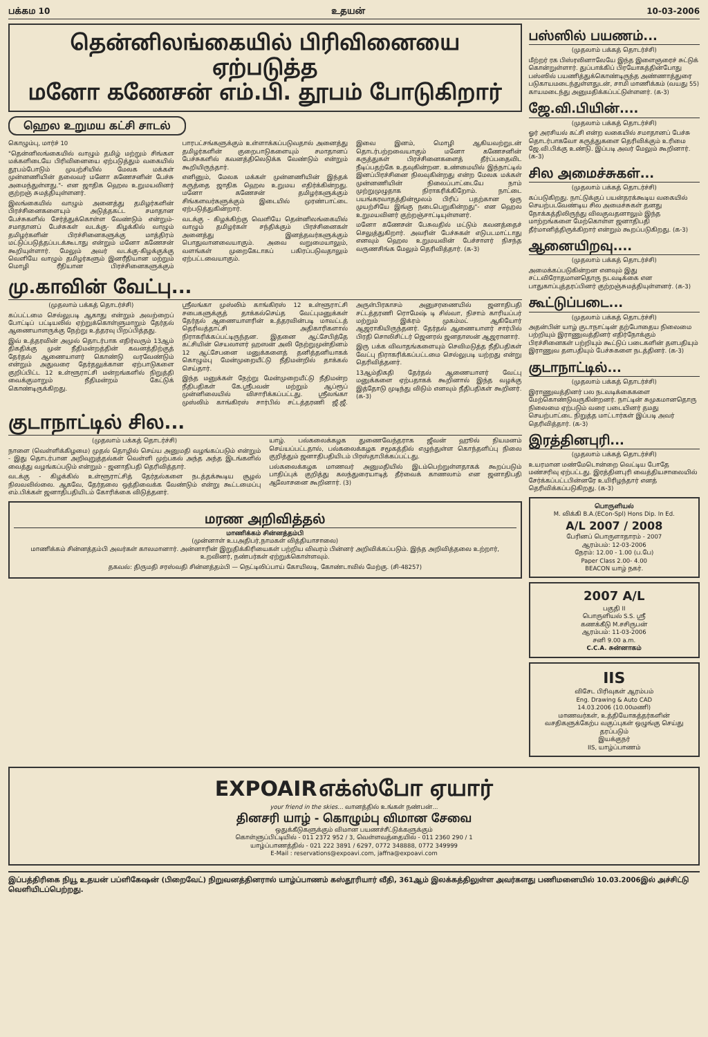பக்கம 10 உதயன் 10-03-2006
தென்னிலங்கையில் பிரிவினையை ஏற்படுத்த
மனோ கணேசன் எம்.பி. தூபம் போடுகிறார்
ஹெல உறுமய கட்சி சாடல்
கொழும்பு, மார்ச் 10
"தென்னிலங்கையில் வாழும் தமிழ் மற்றும் சிங்கள மக்களிடையே பிரிவினையை ஏற்படுத்தும் வகையில் தூபம்போடும் முயற்சியில் மேலக மக்கள் முன்னணியின் தலைவர் மனோ கணேசனின் பேச்சு அமைந்துள்ளது."- என ஜாதிக ஹெல உறுமயவினர் குற்றஞ் சுமத்தியுள்ளனர்.
இலங்கையில் வாழும் அனைத்து தமிழர்களின் பிரச்சினைகளையும் அடுத்தகட்ட சமாதான பேச்சுகளில் சேர்த்துக்கொள்ள வேண்டும் என்றும்- சமாதானப் பேச்சுகள் வடக்கு- கிழக்கில் வாழும் தமிழர்களின் பிரச்சினைகளுக்கு மாத்திரம் மட்டுப்படுத்தப்படக்கூடாது என்றும் மனோ கணேசன் கூறியுள்ளார். மேலும் அவர் வடக்கு-கிழக்குக்கு வெளியே வாழும் தமிழர்களும் இனரீதியான மற்றும் மொழி ரீதியான பிரச்சினைகளுக்கும் பாரபட்சங்களுக்கும் உள்ளாக்கப்படுவதால் அனைத்து தமிழர்களின் குறைபாடுகளையும் சமாதானப் பேச்சுகளில் கவனத்திலெடுக்க வேண்டும் என்றும் கூறியிருந்தார்.
எனினும், மேலக மக்கள் முன்னணியின் இந்தக் கருத்தை ஜாதிக ஹெல உறுமய எதிர்க்கின்றது. மனோ கணேசன் தமிழர்களுக்கும் சிங்களவர்களுக்கும் இடையில் முரண்பாட்டை ஏற்படுத்துகின்றார்.
வடக்கு - கிழக்கிற்கு வெளியே தென்னிலங்கையில் வாழும் தமிழர்கள் சந்திக்கும் பிரச்சினைகள் அனைத்து இனத்தவர்களுக்கும் பொதுவானவையாகும். அவை வறுமையாலும், வளங்கள் முறைகேடாகப் பகிரப்படுவதாலும் ஏற்பட்டவையாகும்.
இவை இனம், மொழி ஆகியவற்றுடன் தொடர்பற்றவையாகும் மனோ கணேசனின் கருத்துகள் பிரச்சினைகளைத் தீர்ப்பதைவிட நீடிப்பதற்கே உதவுகின்றன. உண்மையில் இந்நாட்டில் இனப்பிரச்சினை நிலவுகின்றது என்ற மேலக மக்கள் முன்னணியின் நிலைப்பாட்டையே நாம் முற்றுமுழுதாக நிராகரிக்கிறோம். நாட்டை பயங்கரவாதத்தின்மூலம் பிரிப் பதற்கான ஒரு முயற்சியே இங்கு நடைபெறுகின்றது"- என ஹெல உறுமயவினர் குற்றஞ்சாட்டியுள்ளனர்.
மனோ கணேசன் பேசுவதில் மட்டும் கவனத்தைச் செலுத்துகிறார். அவரின் பேச்சுகள் எடுபடமாட்டாது எனவும் ஹெல உறுமயவின் பேச்சாளர் நிசந்த வருணசிங்க மேலும் தெரிவித்தார். (க-3)
மு.காவின் வேட்பு...
(முதலாம் பக்கத் தொடர்ச்சி)
கப்பட்டமை செல்லுபடி ஆகாது என்றும் அவற்றைப் போட்டிப் பட்டியலில் ஏற்றுக்கொள்ளுமாறும் தேர்தல் ஆணையாளருக்கு நேற்று உத்தரவு பிறப்பித்தது.
இவ் உத்தரவின் அமுல் தொடர்பாக எதிர்வரும் 13ஆம் திகதிக்கு முன் நீதிமன்றத்தின் கவனத்திற்குத் தேர்தல் ஆணையாளர் கொண்டு வரவேண்டும் என்றும் அதுவரை தேர்தலுக்கான ஏற்பாடுகளை குறிப்பிட்ட 12 உள்ளூராட்சி மன்றங்களில் நிறுத்தி வைக்குமாறும் நீதிமன்றம் கேட்டுக் கொண்டிருக்கிறது.
ஸ்ரீலங்கா முஸ்லிம் காங்கிரஸ் 12 உள்ளூராட்சி சபைகளுக்குத் தாக்கல்செய்த வேட்புமனுக்கள் தேர்தல் ஆணையாளரின் உத்தரவின்படி மாவட்டத் தெரிவத்தாட்சி அதிகாரிகளால் நிராகரிக்கப்பட்டிருந்தன. இதனை ஆட்சேபித்தே கட்சியின் செயலாளர் ஹஸன் அலி நேற்றுமுன்தினம் 12 ஆட்சேபனை மனுக்களைத் தனித்தனியாகக் கொழும்பு மேன்முறையீட்டு நீதிமன்றில் தாக்கல் செய்தார்.
இந்த மனுக்கள் நேற்று மேன்முறையீட்டு நீதிமன்ற நீதிபதிகள் கே.ஸ்ரீபவன் மற்றும் ஆப்ரூப் முன்னிலையில் விசாரிக்கப்பட்டது. ஸ்ரீலங்கா முஸ்லிம் காங்கிரஸ் சார்பில் சட்டத்தரணி ஜீ.ஜீ. அருள்பிரகாசம் அனுசரணையில் ஜனாதிபதி சட்டத்தரணி ரொமேஷ் டி சில்வா, நிசாம் காரியப்பர் மற்றும் இக்ரம் முகம்மட் ஆகியோர் ஆஜராகியிருந்தனர். தேர்தல் ஆணையாளர் சார்பில் பிரதி சொலிசிட்டர் ஜெனரல் ஜனதாஸன் ஆஜரானார்.
இரு பக்க விவாதங்களையும் செவிமடுத்த நீதிபதிகள் வேட்பு நிராகரிக்கப்பட்டமை செல்லுபடி யற்றது என்று தெரிவித்தனர்.
13ஆம்திகதி தேர்தல் ஆணையாளர் வேட்பு மனுக்களை ஏற்பதாகக் கூறினால் இந்த வழக்கு இத்தோடு முடிந்து விடும் எனவும் நீதிபதிகள் கூறினர். (க-3)
குடாநாட்டில் சில...
(முதலாம் பக்கத் தொடர்ச்சி)
நாளை (வெள்ளிக்கிழமை) முதல் தொழில் செய்ய அனுமதி வழங்கப்படும் என்றும் - இது தொடர்பான அறிவுறுத்தல்கள் வெள்ளி முற்பகல் அந்த அந்த இடங்களில் வைத்து வழங்கப்படும் என்றும் - ஜனாதிபதி தெரிவித்தார்.
வடக்கு - கிழக்கில் உள்ளூராட்சித் தேர்தல்களை நடத்தக்கூடிய சூழல் நிலவவில்லை. ஆகவே, தேர்தலை ஒத்திவைக்க வேண்டும் என்று கூட்டமைப்பு எம்.பிக்கள் ஜனாதிபதியிடம் கோரிக்கை விடுத்தனர்.
யாழ். பல்கலைக்கழக துணைவேந்தராக ஜீவன் ஹூல் நியமனம் செய்யப்பட்டதால், பல்கலைக்கழக சமூகத்தில் எழுந்துள்ள கொந்தளிப்பு நிலை குறித்தும் ஜனாதிபதியிடம் பிரஸ்தாபிக்கப்பட்டது.
பல்கலைக்கழக மாணவர் அனுமதியில் இடம்பெற்றுள்ளதாகக் கூறப்படும் பாதிப்புக் குறித்து கலந்துரையாடித் தீர்வைக் காணலாம் என ஜனாதிபதி ஆலோசனை கூறினார். (3)
மரண அறிவித்தல்
மாணிக்கம் சின்னத்தம்பி
(முன்னாள் உபஅதிபர்,நாமகள் வித்தியாசாலை)
மாணிக்கம் சின்னத்தம்பி அவர்கள் காலமானார். அன்னாரின் இறுதிக்கிரியைகள் பற்றிய விவரம் பின்னர் அறிவிக்கப்படும். இந்த அறிவித்தலை உற்றார், உறவினர், நண்பர்கள் ஏற்றுக்கொள்ளவும்.
தகவல்: திருமதி சரஸ்வதி சின்னத்தம்பி — நெட்டிலிப்பாய் கோயிலடி, கோண்டாவில் மேற்கு. (சி-48257)
பஸ்ஸில் பயணம்...
(முதலாம் பக்கத் தொடர்ச்சி)
மீற்றர் ரக பிஸ்ரலினாலேயே இந்த இளைஞரைச் சுட்டுக் கொன்றுள்ளார். துப்பாக்கிப் பிரயோகத்தின்போது பஸ்ஸில் பயணித்துக்கொண்டிருந்த அண்ணாத்துரை படுகாயமடைந்துள்ளதுடன், சாமி மாணிக்கம் (வயது 55) காயமடைந்து அனுமதிக்கப்பட்டுள்ளனர். (க-3)
ஜே.வி.பியின்....
(முதலாம் பக்கத் தொடர்ச்சி)
ஓர் அரசியல் கட்சி என்ற வகையில் சமாதானப் பேச்சு தொடர்பாகவோ கருத்துகளை தெரிவிக்கும் உரிமை ஜே.வி.பிக்கு உண்டு. இப்படி அவர் மேலும் கூறினார். (க-3)
சில அமைச்சுகள்...
(முதலாம் பக்கத் தொடர்ச்சி)
கப்படுகிறது. நாட்டுக்குப் பயன்தரக்கூடிய வகையில் செயற்படவேண்டிய சில அமைச்சுகள் தனது நோக்கத்திலிருந்து விலகுவதனாலும் இந்த மாற்றங்களை மேற்கொள்ள ஜனாதிபதி தீர்மானித்திருக்கிறார் என்றும் கூறப்படுகிறது. (க-3)
ஆனையிறவு....
(முதலாம் பக்கத் தொடர்ச்சி)
அமைக்கப்படுகின்றன எனவும் இது சட்டவிரோதமானதொரு நடவடிக்கை என பாதுகாப்புத்தரப்பினர் குற்றஞ்சுமத்தியுள்ளனர். (க-3)
கூட்டுப்படை...
(முதலாம் பக்கத் தொடர்ச்சி)
அதன்பின் யாழ் குடாநாட்டின் தற்போதைய நிலைமை பற்றியும் இராணுவத்தினர் எதிர்நோக்கும் பிரச்சினைகள் பற்றியும் கூட்டுப் படைகளின் தளபதியும் இராணுவ தளபதியும் பேச்சுகளை நடத்தினர். (க-3)
குடாநாட்டில்...
(முதலாம் பக்கத் தொடர்ச்சி)
இராணுவத்தினர் பல நடவடிக்கைகளை மேற்கொண்டுவருகின்றனர். நாட்டின் சுமுகமானதொரு நிலைமை ஏற்படும் வரை படையினர் தமது செயற்பாட்டை நிறுத்த மாட்டார்கள் இப்படி அவர் தெரிவித்தார். (க-3)
இரத்தினபுரி...
(முதலாம் பக்கத் தொடர்ச்சி)
உயரமான மண்மேடொன்றை வெட்டிய போதே மண்சரிவு ஏற்பட்டது. இரத்தினபுரி வைத்தியசாலையில் சேர்க்கப்பட்டபின்னரே உயிரிழந்தார் எனத் தெரிவிக்கப்படுகிறது. (க-3)
பொருளியல்
M. விக்கி B.A.(ECon-Spl) Hons Dip. In Ed.
A/L 2007 / 2008
பேரினப் பொருளாதாரம் - 2007
ஆரம்பம்: 12-03-2006
நேரம்: 12.00 - 1.00 (ப.பே)
Paper Class 2.00- 4.00
BEACON யாழ் நகர்.
2007 A/L
பகுதி II
பொருளியல் S.S. ஸ்ரீ
கணக்கீடு M.சசிருபன்
ஆரம்பம்: 11-03-2006
சனி 9.00 a.m.
C.C.A. சுன்னாகம்
IIS
விசேட பிரிவுகள் ஆரம்பம்
Eng. Drawing & Auto CAD
14.03.2006 (10.00மணி)
மாணவர்கள், உத்தியோகத்தர்களின் வசதிகளுக்கேற்ப வகுப்புகள் ஒழுங்கு செய்து தரப்படும்
இயக்குநர்
IIS, யாழ்ப்பாணம்
EXPOAIR எக்ஸ்போ ஏயார்
your friend in the skies... வானத்தில் உங்கள் நண்பன்...
தினசரி யாழ் - கொழும்பு விமான சேவை
ஒதுக்கீடுகளுக்கும் விமான பயணச்சீட்டுக்களுக்கும்
கொள்ளுப்பிட்டியில் - 011 2372 952 / 3, வெள்ளவத்தையில் - 011 2360 290 / 1
யாழ்ப்பாணத்தில் - 021 222 3891 / 6297, 0772 348888, 0772 349999
E-Mail : reservations@expoavi.com, jaffna@expoavi.com
இப்பத்திரிகை நியூ உதயன் பப்ளிகேஷன் (பிறைவேட்) நிறுவனத்தினரால் யாழ்ப்பாணம் கஸ்தூரியார் வீதி, 361ஆம் இலக்கத்திலுள்ள அவர்களது பணிமனையில் 10.03.2006இல் அச்சிட்டு வெளியிடப்பெற்றது.